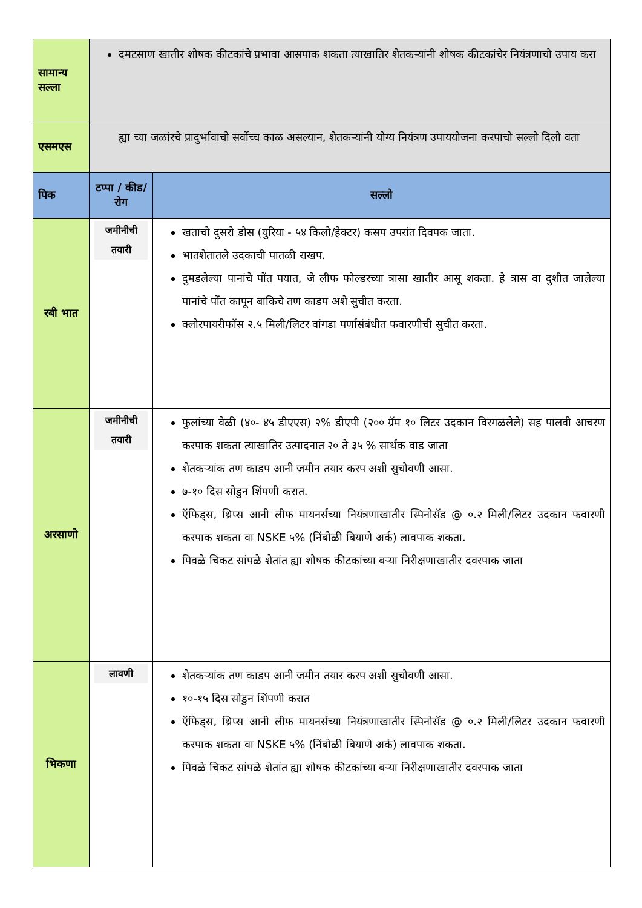| सामान्य सल्ला | दमटसाण खातीर शोषक कीटकांचे प्रभावा आसपाक शकता त्याखातिर शेतकऱ्यांनी शोषक कीटकांचेर नियंत्रणाचो उपाय करा | |
| एसमएस | ह्या च्या जळांरचे प्रादुर्भावाचो सर्वोच्च काळ असल्यान, शेतकऱ्यांनी योग्य नियंत्रण उपाययोजना करपाचो सल्लो दिलो वता | |
| पिक | टप्पा / कीड/ रोग | सल्लो |
| रबी भात | जमीनीची तयारी | खताचो दुसरो डोस (युरिया - ५४ किलो/हेक्टर) कसप उपरांत दिवपक जाता. भातशेतातले उदकाची पातळी राखप. दुमडलेल्या पानांचे पोंत पयात, जे लीफ फोल्डरच्या त्रासा खातीर आसू शकता. हे त्रास वा दुशीत जालेल्या पानांचे पोंत कापून बाकिचे तण काडप अशे सुचीत करता. क्लोरपायरीफॉस २.५ मिली/लिटर वांगडा पर्णासंबंधीत फवारणीची सुचीत करता. |
| अरसाणो | जमीनीची तयारी | फुलांच्या वेळी (४०- ४५ डीएएस) २% डीएपी (२०० ग्रॅम १० लिटर उदकान विरगळलेले) सह पालवी आचरण करपाक शकता त्याखातिर उत्पादनात २० ते ३५ % सार्थक वाड जाता शेतकऱ्यांक तण काडप आनी जमीन तयार करप अशी सुचोवणी आसा. ७-१० दिस सोडुन शिंपणी करात. ऍफिड्स, थ्रिप्स आनी लीफ मायनर्सच्या नियंत्रणाखातीर स्पिनोसॅड @ ०.२ मिली/लिटर उदकान फवारणी करपाक शकता वा NSKE ५% (निंबोळी बियाणे अर्क) लावपाक शकता. पिवळे चिकट सांपळे शेतांत ह्या शोषक कीटकांच्या बऱ्या निरीक्षणाखातीर दवरपाक जाता |
| भिकणा | लावणी | शेतकऱ्यांक तण काडप आनी जमीन तयार करप अशी सुचोवणी आसा. १०-१५ दिस सोडुन शिंपणी करात ऍफिड्स, थ्रिप्स आनी लीफ मायनर्सच्या नियंत्रणाखातीर स्पिनोसॅड @ ०.२ मिली/लिटर उदकान फवारणी करपाक शकता वा NSKE ५% (निंबोळी बियाणे अर्क) लावपाक शकता. पिवळे चिकट सांपळे शेतांत ह्या शोषक कीटकांच्या बऱ्या निरीक्षणाखातीर दवरपाक जाता |